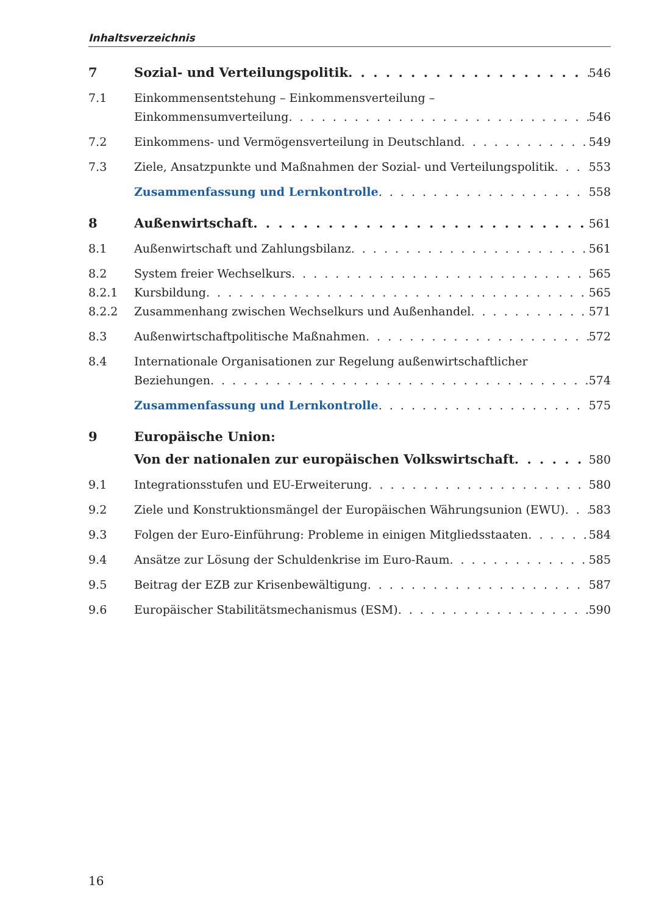Inhaltsverzeichnis
7 Sozial- und Verteilungspolitik 546
7.1 Einkommensentstehung – Einkommensverteilung –
Einkommensumverteilung 546
7.2 Einkommens- und Vermögensverteilung in Deutschland 549
7.3 Ziele, Ansatzpunkte und Maßnahmen der Sozial- und Verteilungspolitik 553
Zusammenfassung und Lernkontrolle 558
8 Außenwirtschaft 561
8.1 Außenwirtschaft und Zahlungsbilanz 561
8.2 System freier Wechselkurs 565
8.2.1 Kursbildung 565
8.2.2 Zusammenhang zwischen Wechselkurs und Außenhandel 571
8.3 Außenwirtschaftpolitische Maßnahmen 572
8.4 Internationale Organisationen zur Regelung außenwirtschaftlicher
Beziehungen 574
Zusammenfassung und Lernkontrolle 575
9 Europäische Union:
Von der nationalen zur europäischen Volkswirtschaft 580
9.1 Integrationsstufen und EU-Erweiterung 580
9.2 Ziele und Konstruktionsmängel der Europäischen Währungsunion (EWU) 583
9.3 Folgen der Euro-Einführung: Probleme in einigen Mitgliedsstaaten 584
9.4 Ansätze zur Lösung der Schuldenkrise im Euro-Raum 585
9.5 Beitrag der EZB zur Krisenbewältigung 587
9.6 Europäischer Stabilitätsmechanismus (ESM) 590
16